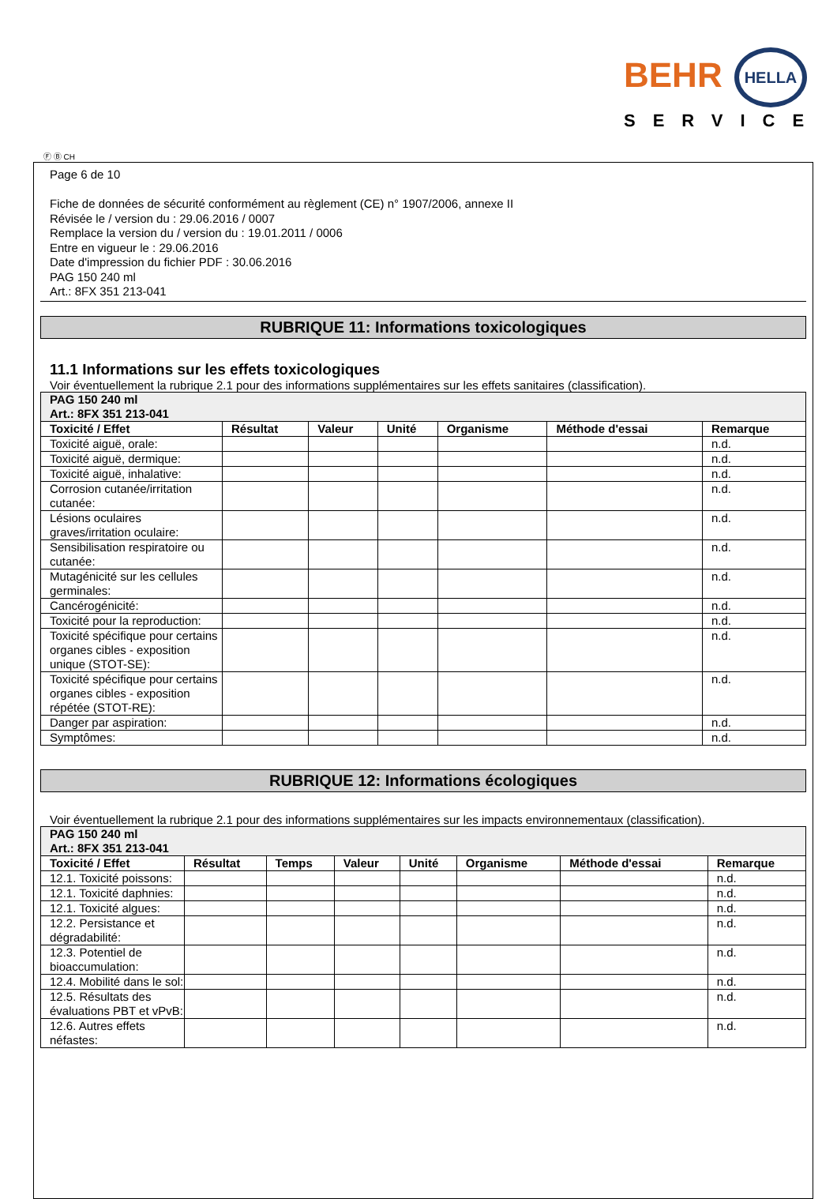BEHR HELLA
SERVICE
Ⓕ Ⓑ CH
Page 6 de 10
Fiche de données de sécurité conformément au règlement (CE) n° 1907/2006, annexe II
Révisée le / version du : 29.06.2016 / 0007
Remplace la version du / version du : 19.01.2011 / 0006
Entre en vigueur le : 29.06.2016
Date d'impression du fichier PDF : 30.06.2016
PAG 150 240 ml
Art.: 8FX 351 213-041
RUBRIQUE 11: Informations toxicologiques
11.1 Informations sur les effets toxicologiques
Voir éventuellement la rubrique 2.1 pour des informations supplémentaires sur les effets sanitaires (classification).
| PAG 150 240 ml Art.: 8FX 351 213-041 | | | | | | |
| Toxicité / Effet | Résultat | Valeur | Unité | Organisme | Méthode d'essai | Remarque |
| Toxicité aiguë, orale: | | | | | | n.d. |
| Toxicité aiguë, dermique: | | | | | | n.d. |
| Toxicité aiguë, inhalative: | | | | | | n.d. |
| Corrosion cutanée/irritation cutanée: | | | | | | n.d. |
| Lésions oculaires graves/irritation oculaire: | | | | | | n.d. |
| Sensibilisation respiratoire ou cutanée: | | | | | | n.d. |
| Mutagénicité sur les cellules germinales: | | | | | | n.d. |
| Cancérogénicité: | | | | | | n.d. |
| Toxicité pour la reproduction: | | | | | | n.d. |
| Toxicité spécifique pour certains organes cibles - exposition unique (STOT-SE): | | | | | | n.d. |
| Toxicité spécifique pour certains organes cibles - exposition répétée (STOT-RE): | | | | | | n.d. |
| Danger par aspiration: | | | | | | n.d. |
| Symptômes: | | | | | | n.d. |
RUBRIQUE 12: Informations écologiques
Voir éventuellement la rubrique 2.1 pour des informations supplémentaires sur les impacts environnementaux (classification).
| PAG 150 240 ml Art.: 8FX 351 213-041 | | | | | | | |
| Toxicité / Effet | Résultat | Temps | Valeur | Unité | Organisme | Méthode d'essai | Remarque |
| 12.1. Toxicité poissons: | | | | | | | n.d. |
| 12.1. Toxicité daphnies: | | | | | | | n.d. |
| 12.1. Toxicité algues: | | | | | | | n.d. |
| 12.2. Persistance et dégradabilité: | | | | | | | n.d. |
| 12.3. Potentiel de bioaccumulation: | | | | | | | n.d. |
| 12.4. Mobilité dans le sol: | | | | | | | n.d. |
| 12.5. Résultats des évaluations PBT et vPvB: | | | | | | | n.d. |
| 12.6. Autres effets néfastes: | | | | | | | n.d. |